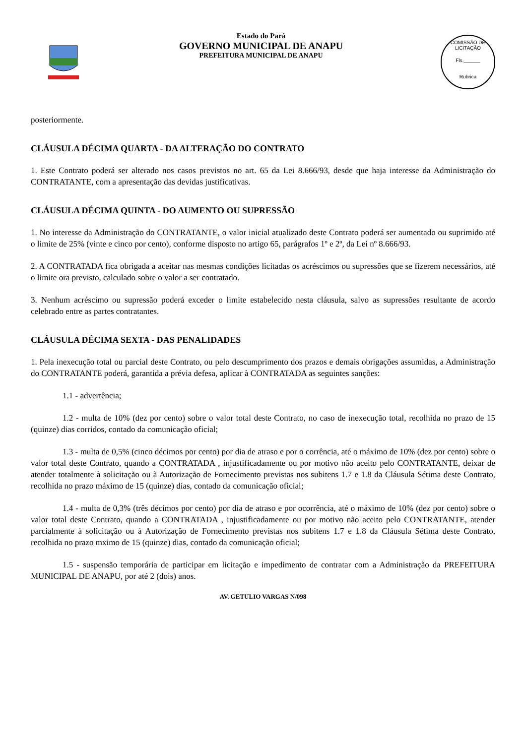Estado do Pará
GOVERNO MUNICIPAL DE ANAPU
PREFEITURA MUNICIPAL DE ANAPU
COMISSÃO DE LICITAÇÃO
Fls.______
Rubrica
posteriormente.
CLÁUSULA DÉCIMA QUARTA - DA ALTERAÇÃO DO CONTRATO
1. Este Contrato poderá ser alterado nos casos previstos no art. 65 da Lei 8.666/93, desde que haja interesse da Administração do CONTRATANTE, com a apresentação das devidas justificativas.
CLÁUSULA DÉCIMA QUINTA - DO AUMENTO OU SUPRESSÃO
1. No interesse da Administração do CONTRATANTE, o valor inicial atualizado deste Contrato poderá ser aumentado ou suprimido até o limite de 25% (vinte e cinco por cento), conforme disposto no artigo 65, parágrafos 1º e 2º, da Lei nº 8.666/93.
2. A CONTRATADA fica obrigada a aceitar nas mesmas condições licitadas os acréscimos ou supressões que se fizerem necessários, até o limite ora previsto, calculado sobre o valor a ser contratado.
3. Nenhum acréscimo ou supressão poderá exceder o limite estabelecido nesta cláusula, salvo as supressões resultante de acordo celebrado entre as partes contratantes.
CLÁUSULA DÉCIMA SEXTA - DAS PENALIDADES
1. Pela inexecução total ou parcial deste Contrato, ou pelo descumprimento dos prazos e demais obrigações assumidas, a Administração do CONTRATANTE poderá, garantida a prévia defesa, aplicar à CONTRATADA as seguintes sanções:
1.1 - advertência;
1.2 - multa de 10% (dez por cento) sobre o valor total deste Contrato, no caso de inexecução total, recolhida no prazo de 15 (quinze) dias corridos, contado da comunicação oficial;
1.3 - multa de 0,5% (cinco décimos por cento) por dia de atraso e por o corrência, até o máximo de 10% (dez por cento) sobre o valor total deste Contrato, quando a CONTRATADA , injustificadamente ou por motivo não aceito pelo CONTRATANTE, deixar de atender totalmente à solicitação ou à Autorização de Fornecimento previstas nos subitens 1.7 e 1.8 da Cláusula Sétima deste Contrato, recolhida no prazo máximo de 15 (quinze) dias, contado da comunicação oficial;
1.4 - multa de 0,3% (três décimos por cento) por dia de atraso e por ocorrência, até o máximo de 10% (dez por cento) sobre o valor total deste Contrato, quando a CONTRATADA , injustificadamente ou por motivo não aceito pelo CONTRATANTE, atender parcialmente à solicitação ou à Autorização de Fornecimento previstas nos subitens 1.7 e 1.8 da Cláusula Sétima deste Contrato, recolhida no prazo mximo de 15 (quinze) dias, contado da comunicação oficial;
1.5 - suspensão temporária de participar em licitação e impedimento de contratar com a Administração da PREFEITURA MUNICIPAL DE ANAPU, por até 2 (dois) anos.
AV. GETULIO VARGAS N/098